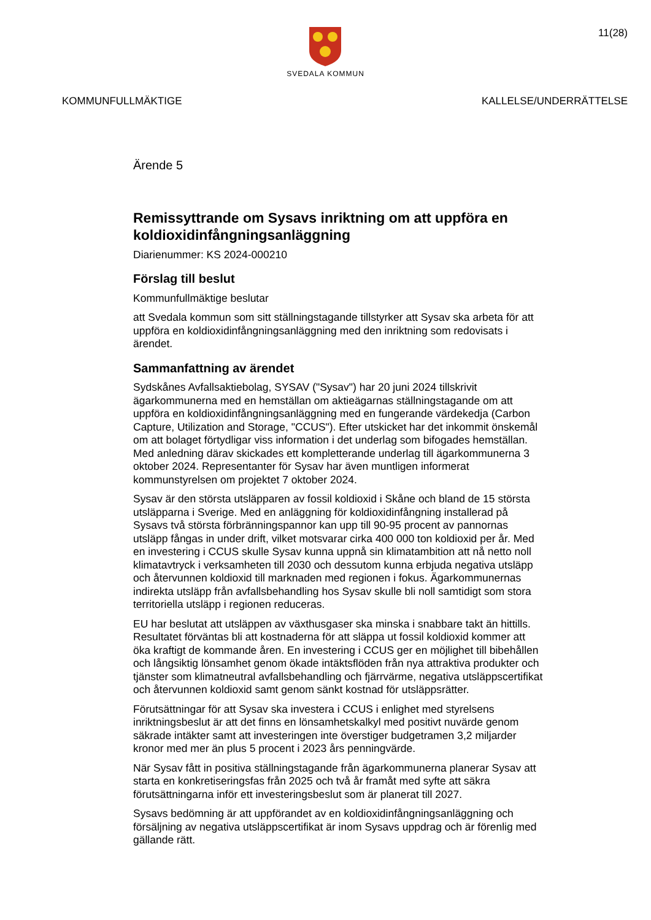SVEDALA KOMMUN
11(28)
KOMMUNFULLMÄKTIGE KALLELSE/UNDERRÄTTELSE
Ärende 5
Remissyttrande om Sysavs inriktning om att uppföra en koldioxidinfångningsanläggning
Diarienummer: KS 2024-000210
Förslag till beslut
Kommunfullmäktige beslutar
att Svedala kommun som sitt ställningstagande tillstyrker att Sysav ska arbeta för att uppföra en koldioxidinfångningsanläggning med den inriktning som redovisats i ärendet.
Sammanfattning av ärendet
Sydskånes Avfallsaktiebolag, SYSAV ("Sysav") har 20 juni 2024 tillskrivit ägarkommunerna med en hemställan om aktieägarnas ställningstagande om att uppföra en koldioxidinfångningsanläggning med en fungerande värdekedja (Carbon Capture, Utilization and Storage, "CCUS"). Efter utskicket har det inkommit önskemål om att bolaget förtydligar viss information i det underlag som bifogades hemställan. Med anledning därav skickades ett kompletterande underlag till ägarkommunerna 3 oktober 2024. Representanter för Sysav har även muntligen informerat kommunstyrelsen om projektet 7 oktober 2024.
Sysav är den största utsläpparen av fossil koldioxid i Skåne och bland de 15 största utsläpparna i Sverige. Med en anläggning för koldioxidinfångning installerad på Sysavs två största förbränningspannor kan upp till 90-95 procent av pannornas utsläpp fångas in under drift, vilket motsvarar cirka 400 000 ton koldioxid per år. Med en investering i CCUS skulle Sysav kunna uppnå sin klimatambition att nå netto noll klimatavtryck i verksamheten till 2030 och dessutom kunna erbjuda negativa utsläpp och återvunnen koldioxid till marknaden med regionen i fokus. Ägarkommunernas indirekta utsläpp från avfallsbehandling hos Sysav skulle bli noll samtidigt som stora territoriella utsläpp i regionen reduceras.
EU har beslutat att utsläppen av växthusgaser ska minska i snabbare takt än hittills. Resultatet förväntas bli att kostnaderna för att släppa ut fossil koldioxid kommer att öka kraftigt de kommande åren. En investering i CCUS ger en möjlighet till bibehållen och långsiktig lönsamhet genom ökade intäktsflöden från nya attraktiva produkter och tjänster som klimatneutral avfallsbehandling och fjärrvärme, negativa utsläppscertifikat och återvunnen koldioxid samt genom sänkt kostnad för utsläppsrätter.
Förutsättningar för att Sysav ska investera i CCUS i enlighet med styrelsens inriktningsbeslut är att det finns en lönsamhetskalkyl med positivt nuvärde genom säkrade intäkter samt att investeringen inte överstiger budgetramen 3,2 miljarder kronor med mer än plus 5 procent i 2023 års penningvärde.
När Sysav fått in positiva ställningstagande från ägarkommunerna planerar Sysav att starta en konkretiseringsfas från 2025 och två år framåt med syfte att säkra förutsättningarna inför ett investeringsbeslut som är planerat till 2027.
Sysavs bedömning är att uppförandet av en koldioxidinfångningsanläggning och försäljning av negativa utsläppscertifikat är inom Sysavs uppdrag och är förenlig med gällande rätt.